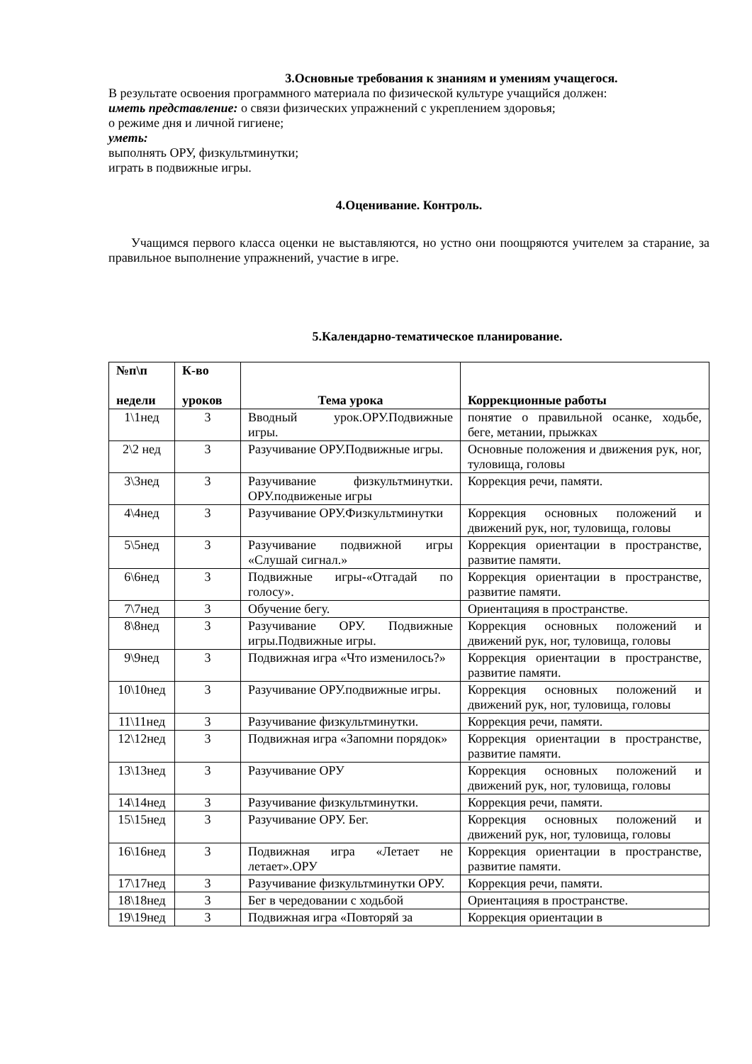3.Основные требования к знаниям и умениям учащегося.
В результате освоения программного материала по физической культуре учащийся должен:
иметь представление: о связи физических упражнений с укреплением здоровья;
о режиме дня и личной гигиене;
уметь:
выполнять ОРУ, физкультминутки;
играть в подвижные игры.
4.Оценивание. Контроль.
Учащимся первого класса оценки не выставляются, но устно они поощряются учителем за старание, за правильное выполнение упражнений, участие в игре.
5.Календарно-тематическое планирование.
| №п\п недели | К-во уроков | Тема урока | Коррекционные работы |
| --- | --- | --- | --- |
| 1\1нед | 3 | Вводный урок.ОРУ.Подвижные игры. | понятие о правильной осанке, ходьбе, беге, метании, прыжках |
| 2\2 нед | 3 | Разучивание ОРУ.Подвижные игры. | Основные положения и движения рук, ног, туловища, головы |
| 3\3нед | 3 | Разучивание физкультминутки. ОРУ.подвиженые игры | Коррекция речи, памяти. |
| 4\4нед | 3 | Разучивание ОРУ.Физкультминутки | Коррекция основных положений и движений рук, ног, туловища, головы |
| 5\5нед | 3 | Разучивание подвижной игры «Слушай сигнал.» | Коррекция ориентации в пространстве, развитие памяти. |
| 6\6нед | 3 | Подвижные игры-«Отгадай по голосу». | Коррекция ориентации в пространстве, развитие памяти. |
| 7\7нед | 3 | Обучение бегу. | Ориентацияя в пространстве. |
| 8\8нед | 3 | Разучивание ОРУ. Подвижные игры.Подвижные игры. | Коррекция основных положений и движений рук, ног, туловища, головы |
| 9\9нед | 3 | Подвижная игра «Что изменилось?» | Коррекция ориентации в пространстве, развитие памяти. |
| 10\10нед | 3 | Разучивание ОРУ.подвижные игры. | Коррекция основных положений и движений рук, ног, туловища, головы |
| 11\11нед | 3 | Разучивание физкультминутки. | Коррекция речи, памяти. |
| 12\12нед | 3 | Подвижная игра «Запомни порядок» | Коррекция ориентации в пространстве, развитие памяти. |
| 13\13нед | 3 | Разучивание ОРУ | Коррекция основных положений и движений рук, ног, туловища, головы |
| 14\14нед | 3 | Разучивание физкультминутки. | Коррекция речи, памяти. |
| 15\15нед | 3 | Разучивание ОРУ. Бег. | Коррекция основных положений и движений рук, ног, туловища, головы |
| 16\16нед | 3 | Подвижная игра «Летает не летает».ОРУ | Коррекция ориентации в пространстве, развитие памяти. |
| 17\17нед | 3 | Разучивание физкультминутки ОРУ. | Коррекция речи, памяти. |
| 18\18нед | 3 | Бег в чередовании с ходьбой | Ориентацияя в пространстве. |
| 19\19нед | 3 | Подвижная игра «Повторяй за | Коррекция ориентации в |